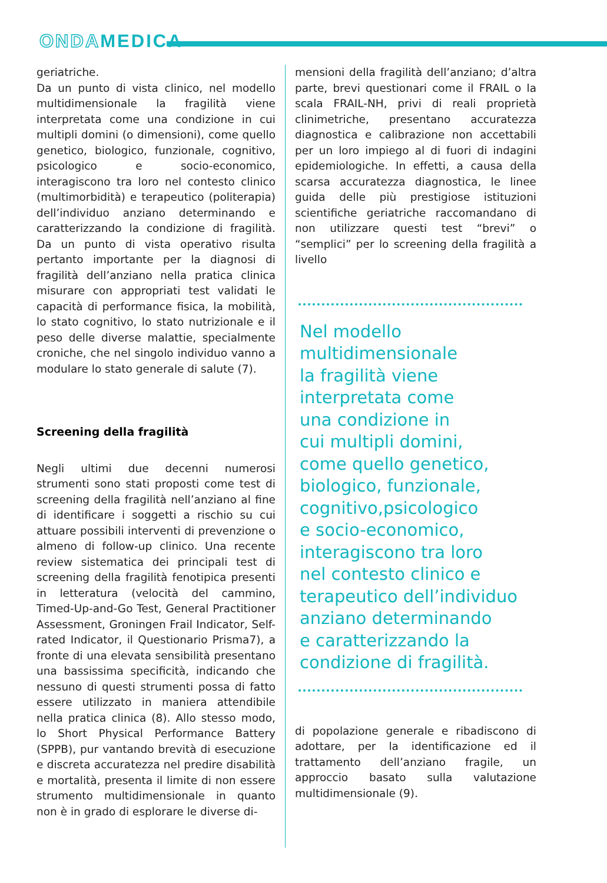ONDAMEDICA
geriatriche.
Da un punto di vista clinico, nel modello multidimensionale la fragilità viene interpretata come una condizione in cui multipli domini (o dimensioni), come quello genetico, biologico, funzionale, cognitivo, psicologico e socio-economico, interagiscono tra loro nel contesto clinico (multimorbidità) e terapeutico (politerapia) dell’individuo anziano determinando e caratterizzando la condizione di fragilità. Da un punto di vista operativo risulta pertanto importante per la diagnosi di fragilità dell’anziano nella pratica clinica misurare con appropriati test validati le capacità di performance fisica, la mobilità, lo stato cognitivo, lo stato nutrizionale e il peso delle diverse malattie, specialmente croniche, che nel singolo individuo vanno a modulare lo stato generale di salute (7).
Screening della fragilità
Negli ultimi due decenni numerosi strumenti sono stati proposti come test di screening della fragilità nell’anziano al fine di identificare i soggetti a rischio su cui attuare possibili interventi di prevenzione o almeno di follow-up clinico. Una recente review sistematica dei principali test di screening della fragilità fenotipica presenti in letteratura (velocità del cammino, Timed-Up-and-Go Test, General Practitioner Assessment, Groningen Frail Indicator, Self-rated Indicator, il Questionario Prisma7), a fronte di una elevata sensibilità presentano una bassissima specificità, indicando che nessuno di questi strumenti possa di fatto essere utilizzato in maniera attendibile nella pratica clinica (8). Allo stesso modo, lo Short Physical Performance Battery (SPPB), pur vantando brevità di esecuzione e discreta accuratezza nel predire disabilità e mortalità, presenta il limite di non essere strumento multidimensionale in quanto non è in grado di esplorare le diverse di-
mensioni della fragilità dell’anziano; d’altra parte, brevi questionari come il FRAIL o la scala FRAIL-NH, privi di reali proprietà clinimetriche, presentano accuratezza diagnostica e calibrazione non accettabili per un loro impiego al di fuori di indagini epidemiologiche. In effetti, a causa della scarsa accuratezza diagnostica, le linee guida delle più prestigiose istituzioni scientifiche geriatriche raccomandano di non utilizzare questi test “brevi” o “semplici” per lo screening della fragilità a livello
Nel modello
multidimensionale
la fragilità viene
interpretata come
una condizione in
cui multipli domini,
come quello genetico,
biologico, funzionale,
cognitivo,psicologico
e socio-economico,
interagiscono tra loro
nel contesto clinico e
terapeutico dell’individuo
anziano determinando
e caratterizzando la
condizione di fragilità.
di popolazione generale e ribadiscono di adottare, per la identificazione ed il trattamento dell’anziano fragile, un approccio basato sulla valutazione multidimensionale (9).